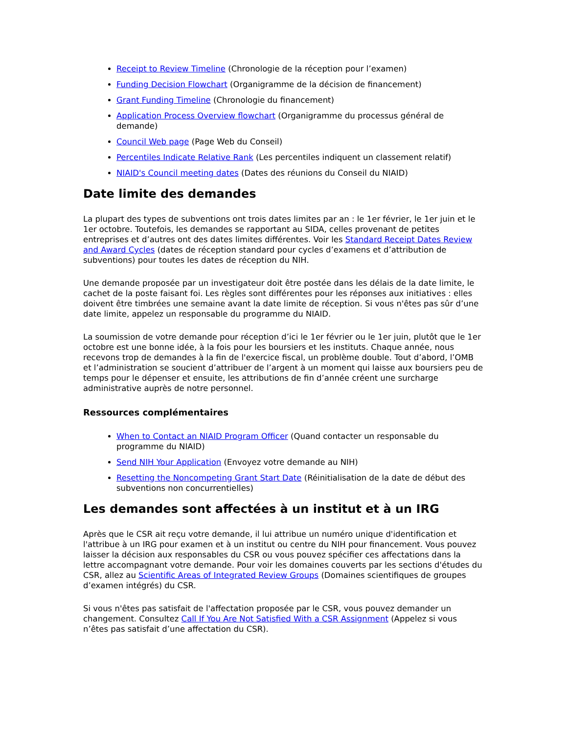Receipt to Review Timeline (Chronologie de la réception pour l’examen)
Funding Decision Flowchart (Organigramme de la décision de financement)
Grant Funding Timeline (Chronologie du financement)
Application Process Overview flowchart (Organigramme du processus général de demande)
Council Web page (Page Web du Conseil)
Percentiles Indicate Relative Rank (Les percentiles indiquent un classement relatif)
NIAID's Council meeting dates (Dates des réunions du Conseil du NIAID)
Date limite des demandes
La plupart des types de subventions ont trois dates limites par an : le 1er février, le 1er juin et le 1er octobre. Toutefois, les demandes se rapportant au SIDA, celles provenant de petites entreprises et d’autres ont des dates limites différentes. Voir les Standard Receipt Dates Review and Award Cycles (dates de réception standard pour cycles d’examens et d’attribution de subventions) pour toutes les dates de réception du NIH.
Une demande proposée par un investigateur doit être postée dans les délais de la date limite, le cachet de la poste faisant foi. Les règles sont différentes pour les réponses aux initiatives : elles doivent être timbrées une semaine avant la date limite de réception. Si vous n'êtes pas sûr d’une date limite, appelez un responsable du programme du NIAID.
La soumission de votre demande pour réception d’ici le 1er février ou le 1er juin, plutôt que le 1er octobre est une bonne idée, à la fois pour les boursiers et les instituts. Chaque année, nous recevons trop de demandes à la fin de l'exercice fiscal, un problème double. Tout d’abord, l’OMB et l’administration se soucient d’attribuer de l’argent à un moment qui laisse aux boursiers peu de temps pour le dépenser et ensuite, les attributions de fin d’année créent une surcharge administrative auprès de notre personnel.
Ressources complémentaires
When to Contact an NIAID Program Officer (Quand contacter un responsable du programme du NIAID)
Send NIH Your Application (Envoyez votre demande au NIH)
Resetting the Noncompeting Grant Start Date (Réinitialisation de la date de début des subventions non concurrentielles)
Les demandes sont affectées à un institut et à un IRG
Après que le CSR ait reçu votre demande, il lui attribue un numéro unique d'identification et l'attribue à un IRG pour examen et à un institut ou centre du NIH pour financement. Vous pouvez laisser la décision aux responsables du CSR ou vous pouvez spécifier ces affectations dans la lettre accompagnant votre demande. Pour voir les domaines couverts par les sections d'études du CSR, allez au Scientific Areas of Integrated Review Groups (Domaines scientifiques de groupes d’examen intégrés) du CSR.
Si vous n'êtes pas satisfait de l'affectation proposée par le CSR, vous pouvez demander un changement. Consultez Call If You Are Not Satisfied With a CSR Assignment (Appelez si vous n’êtes pas satisfait d’une affectation du CSR).